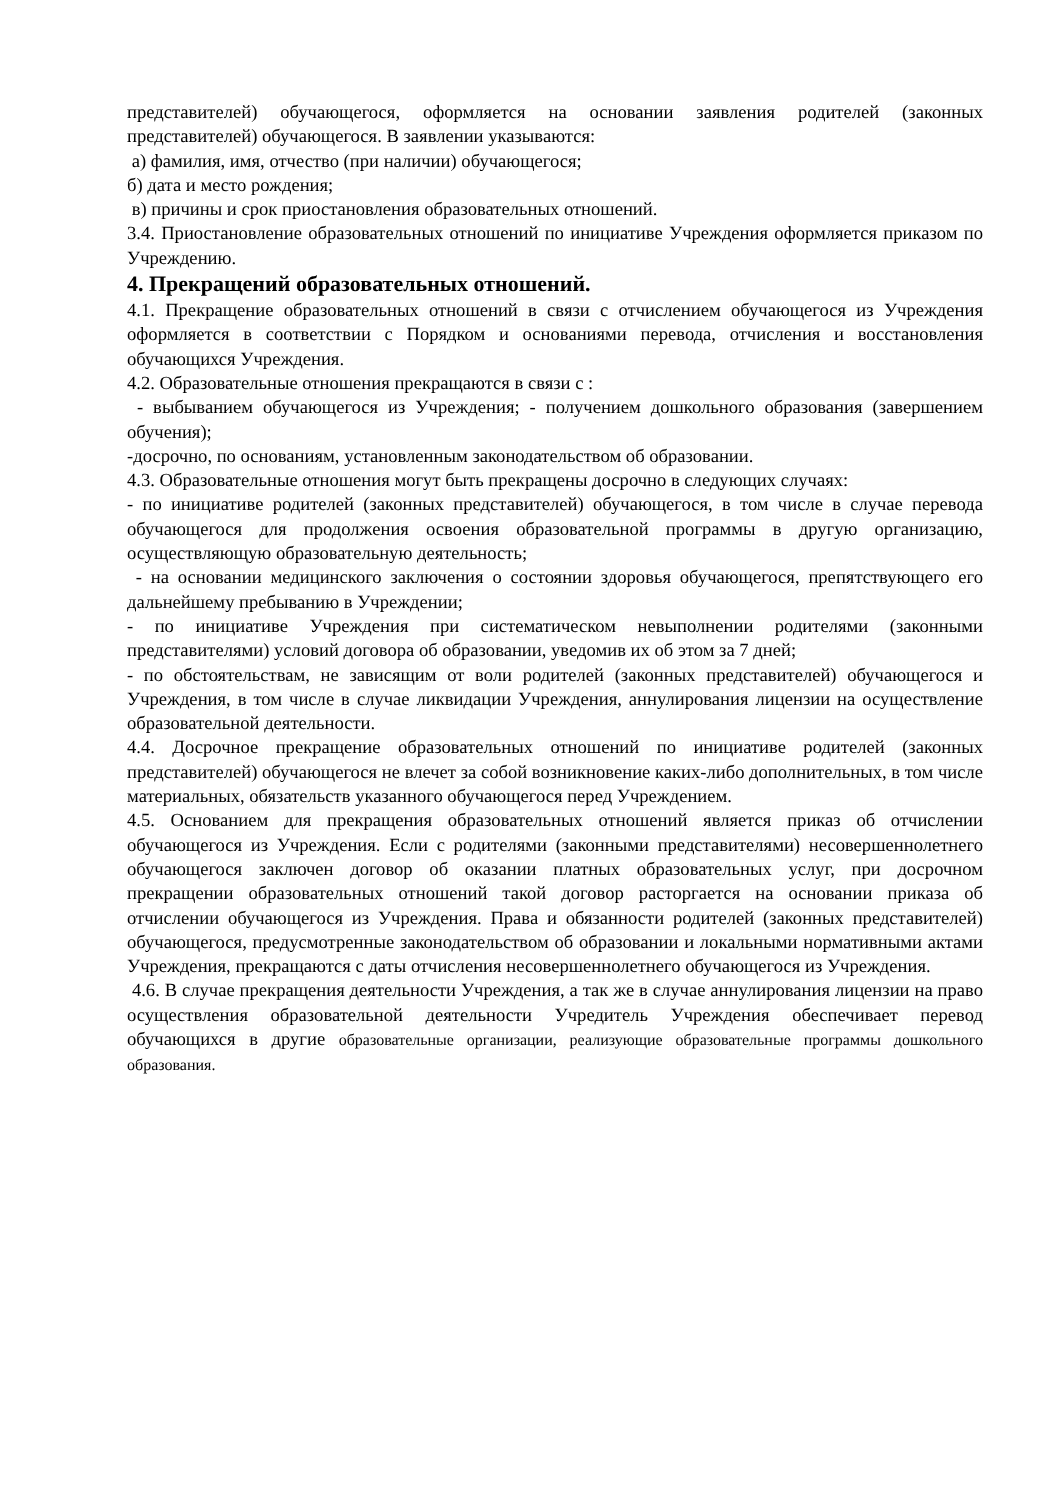представителей) обучающегося, оформляется на основании заявления родителей (законных представителей) обучающегося. В заявлении указываются:
а) фамилия, имя, отчество (при наличии) обучающегося;
б) дата и место рождения;
в) причины и срок приостановления образовательных отношений.
3.4. Приостановление образовательных отношений по инициативе Учреждения оформляется приказом по Учреждению.
4. Прекращений образовательных отношений.
4.1. Прекращение образовательных отношений в связи с отчислением обучающегося из Учреждения оформляется в соответствии с Порядком и основаниями перевода, отчисления и восстановления обучающихся Учреждения.
4.2. Образовательные отношения прекращаются в связи с :
- выбыванием обучающегося из Учреждения; - получением дошкольного образования (завершением обучения);
-досрочно, по основаниям, установленным законодательством об образовании.
4.3. Образовательные отношения могут быть прекращены досрочно в следующих случаях:
- по инициативе родителей (законных представителей) обучающегося, в том числе в случае перевода обучающегося для продолжения освоения образовательной программы в другую организацию, осуществляющую образовательную деятельность;
- на основании медицинского заключения о состоянии здоровья обучающегося, препятствующего его дальнейшему пребыванию в Учреждении;
- по инициативе Учреждения при систематическом невыполнении родителями (законными представителями) условий договора об образовании, уведомив их об этом за 7 дней;
- по обстоятельствам, не зависящим от воли родителей (законных представителей) обучающегося и Учреждения, в том числе в случае ликвидации Учреждения, аннулирования лицензии на осуществление образовательной деятельности.
4.4. Досрочное прекращение образовательных отношений по инициативе родителей (законных представителей) обучающегося не влечет за собой возникновение каких-либо дополнительных, в том числе материальных, обязательств указанного обучающегося перед Учреждением.
4.5. Основанием для прекращения образовательных отношений является приказ об отчислении обучающегося из Учреждения. Если с родителями (законными представителями) несовершеннолетнего обучающегося заключен договор об оказании платных образовательных услуг, при досрочном прекращении образовательных отношений такой договор расторгается на основании приказа об отчислении обучающегося из Учреждения. Права и обязанности родителей (законных представителей) обучающегося, предусмотренные законодательством об образовании и локальными нормативными актами Учреждения, прекращаются с даты отчисления несовершеннолетнего обучающегося из Учреждения.
4.6. В случае прекращения деятельности Учреждения, а так же в случае аннулирования лицензии на право осуществления образовательной деятельности Учредитель Учреждения обеспечивает перевод обучающихся в другие образовательные организации, реализующие образовательные программы дошкольного образования.